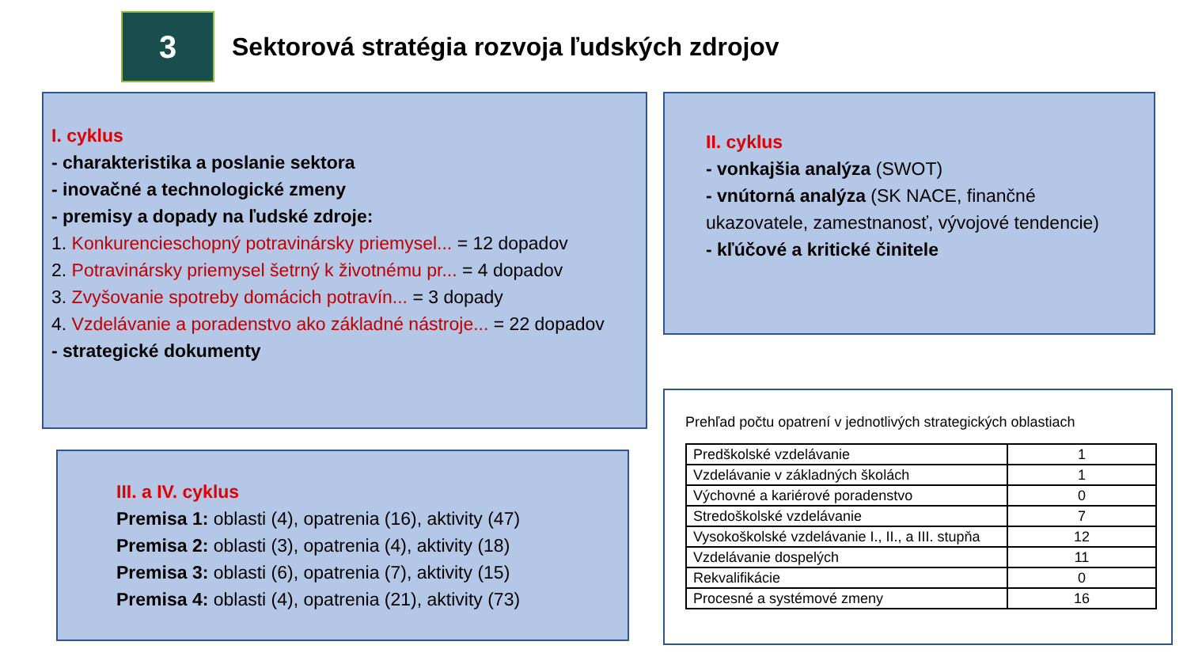3
Sektorová stratégia rozvoja ľudských zdrojov
I. cyklus
- charakteristika a poslanie sektora
- inovačné a technologické zmeny
- premisy a dopady na ľudské zdroje:
1. Konkurencieschopný potravinársky priemysel... = 12 dopadov
2. Potravinársky priemysel šetrný k životnému pr... = 4 dopadov
3. Zvyšovanie spotreby domácich potravín... = 3 dopady
4. Vzdelávanie a poradenstvo ako základné nástroje... = 22 dopadov
- strategické dokumenty
II. cyklus
- vonkajšia analýza (SWOT)
- vnútorná analýza (SK NACE, finančné ukazovatele, zamestnanosť, vývojové tendencie)
- kľúčové a kritické činitele
III. a IV. cyklus
Premisa 1: oblasti (4), opatrenia (16), aktivity (47)
Premisa 2: oblasti (3), opatrenia (4), aktivity (18)
Premisa 3: oblasti (6), opatrenia (7), aktivity (15)
Premisa 4: oblasti (4), opatrenia (21), aktivity (73)
Prehľad počtu opatrení v jednotlivých strategických oblastiach
| Predškolské vzdelávanie | 1 |
| Vzdelávanie v základných školách | 1 |
| Výchovné a kariérové poradenstvo | 0 |
| Stredoškolské vzdelávanie | 7 |
| Vysokoškolské vzdelávanie I., II., a III. stupňa | 12 |
| Vzdelávanie dospelých | 11 |
| Rekvalifikácie | 0 |
| Procesné a systémové zmeny | 16 |